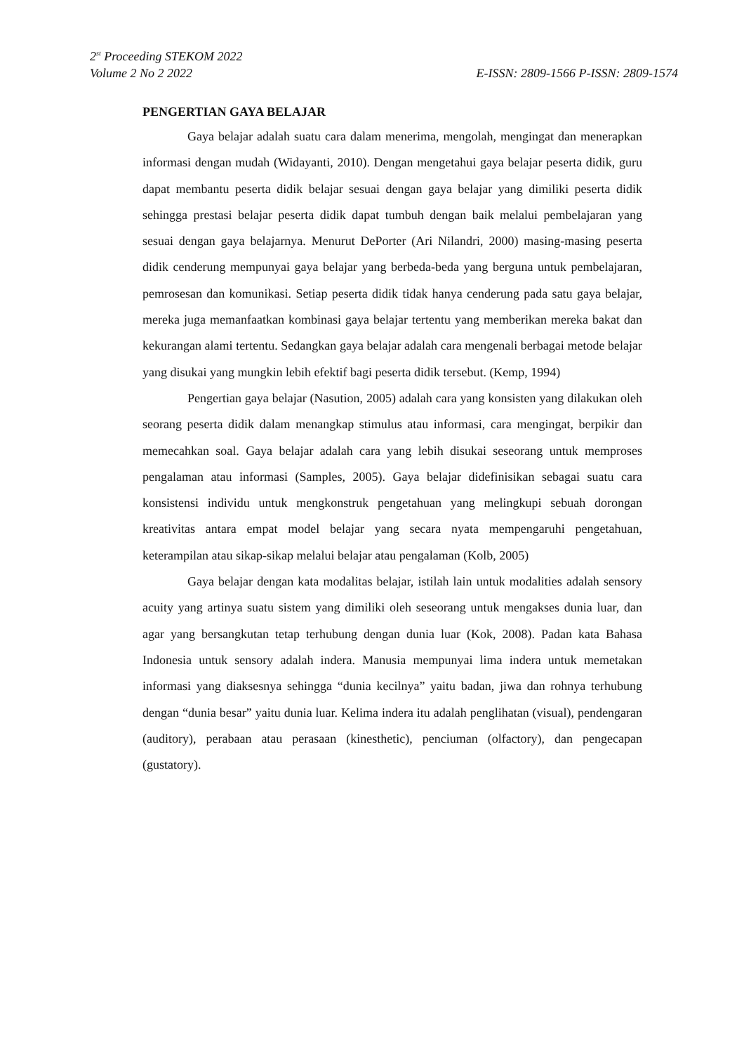2<sup>st</sup> Proceeding STEKOM 2022
Volume 2 No 2 2022 E-ISSN: 2809-1566 P-ISSN: 2809-1574
PENGERTIAN GAYA BELAJAR
Gaya belajar adalah suatu cara dalam menerima, mengolah, mengingat dan menerapkan informasi dengan mudah (Widayanti, 2010). Dengan mengetahui gaya belajar peserta didik, guru dapat membantu peserta didik belajar sesuai dengan gaya belajar yang dimiliki peserta didik sehingga prestasi belajar peserta didik dapat tumbuh dengan baik melalui pembelajaran yang sesuai dengan gaya belajarnya. Menurut DePorter (Ari Nilandri, 2000) masing-masing peserta didik cenderung mempunyai gaya belajar yang berbeda-beda yang berguna untuk pembelajaran, pemrosesan dan komunikasi. Setiap peserta didik tidak hanya cenderung pada satu gaya belajar, mereka juga memanfaatkan kombinasi gaya belajar tertentu yang memberikan mereka bakat dan kekurangan alami tertentu. Sedangkan gaya belajar adalah cara mengenali berbagai metode belajar yang disukai yang mungkin lebih efektif bagi peserta didik tersebut. (Kemp, 1994)
Pengertian gaya belajar (Nasution, 2005) adalah cara yang konsisten yang dilakukan oleh seorang peserta didik dalam menangkap stimulus atau informasi, cara mengingat, berpikir dan memecahkan soal. Gaya belajar adalah cara yang lebih disukai seseorang untuk memproses pengalaman atau informasi (Samples, 2005). Gaya belajar didefinisikan sebagai suatu cara konsistensi individu untuk mengkonstruk pengetahuan yang melingkupi sebuah dorongan kreativitas antara empat model belajar yang secara nyata mempengaruhi pengetahuan, keterampilan atau sikap-sikap melalui belajar atau pengalaman (Kolb, 2005)
Gaya belajar dengan kata modalitas belajar, istilah lain untuk modalities adalah sensory acuity yang artinya suatu sistem yang dimiliki oleh seseorang untuk mengakses dunia luar, dan agar yang bersangkutan tetap terhubung dengan dunia luar (Kok, 2008). Padan kata Bahasa Indonesia untuk sensory adalah indera. Manusia mempunyai lima indera untuk memetakan informasi yang diaksesnya sehingga “dunia kecilnya” yaitu badan, jiwa dan rohnya terhubung dengan “dunia besar” yaitu dunia luar. Kelima indera itu adalah penglihatan (visual), pendengaran (auditory), perabaan atau perasaan (kinesthetic), penciuman (olfactory), dan pengecapan (gustatory).